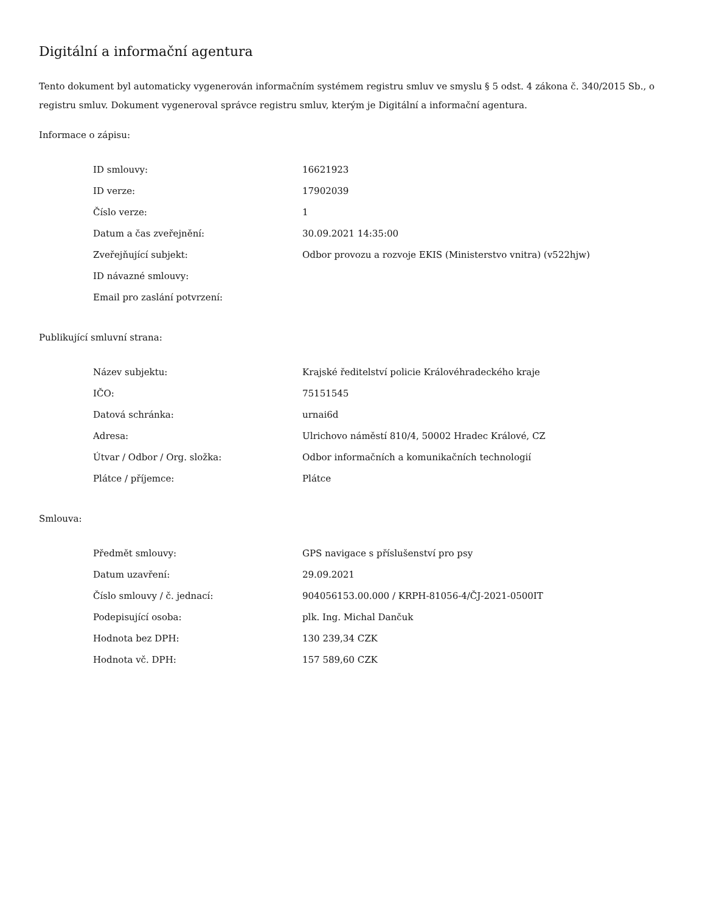Digitální a informační agentura
Tento dokument byl automaticky vygenerován informačním systémem registru smluv ve smyslu § 5 odst. 4 zákona č. 340/2015 Sb., o registru smluv. Dokument vygeneroval správce registru smluv, kterým je Digitální a informační agentura.
Informace o zápisu:
| ID smlouvy: | 16621923 |
| ID verze: | 17902039 |
| Číslo verze: | 1 |
| Datum a čas zveřejnění: | 30.09.2021 14:35:00 |
| Zveřejňující subjekt: | Odbor provozu a rozvoje EKIS (Ministerstvo vnitra) (v522hjw) |
| ID návazné smlouvy: | |
| Email pro zaslání potvrzení: | |
Publikující smluvní strana:
| Název subjektu: | Krajské ředitelství policie Královéhradeckého kraje |
| IČO: | 75151545 |
| Datová schránka: | urnai6d |
| Adresa: | Ulrichovo náměstí 810/4, 50002 Hradec Králové, CZ |
| Útvar / Odbor / Org. složka: | Odbor informačních a komunikačních technologií |
| Plátce / příjemce: | Plátce |
Smlouva:
| Předmět smlouvy: | GPS navigace s příslušenství pro psy |
| Datum uzavření: | 29.09.2021 |
| Číslo smlouvy / č. jednací: | 904056153.00.000 / KRPH-81056-4/ČJ-2021-0500IT |
| Podepisující osoba: | plk. Ing. Michal Dančuk |
| Hodnota bez DPH: | 130 239,34 CZK |
| Hodnota vč. DPH: | 157 589,60 CZK |